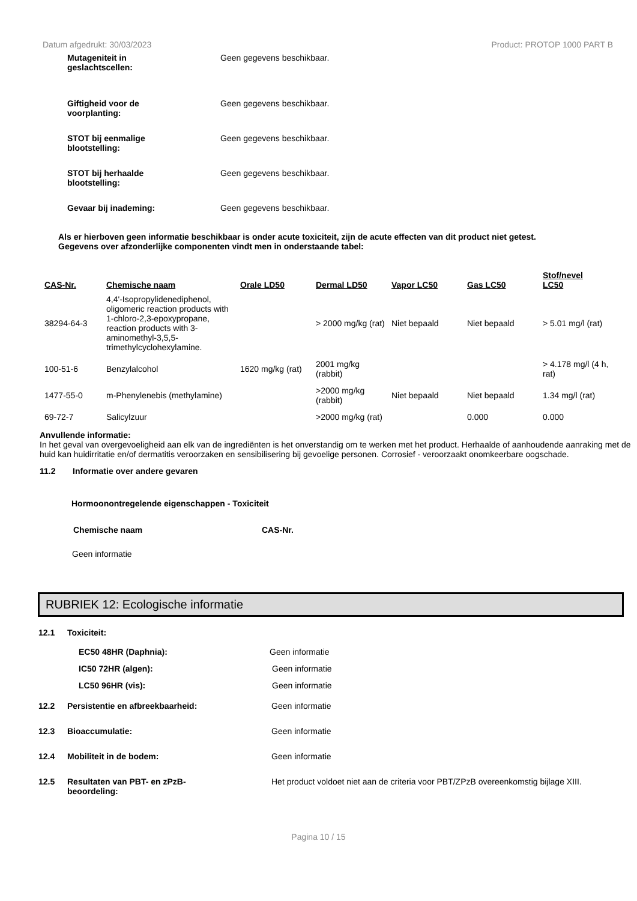Datum afgedrukt: 30/03/2023 Product: PROTOP 1000 PART B
Mutageniteit in
geslachtscellen:
Geen gegevens beschikbaar.
Giftigheid voor de
voorplanting:
Geen gegevens beschikbaar.
STOT bij eenmalige
blootstelling:
Geen gegevens beschikbaar.
STOT bij herhaalde
blootstelling:
Geen gegevens beschikbaar.
Gevaar bij inademing: Geen gegevens beschikbaar.
Als er hierboven geen informatie beschikbaar is onder acute toxiciteit, zijn de acute effecten van dit product niet getest.
Gegevens over afzonderlijke componenten vindt men in onderstaande tabel:
| CAS-Nr. | Chemische naam | Orale LD50 | Dermal LD50 | Vapor LC50 | Gas LC50 | Stof/nevel LC50 |
| --- | --- | --- | --- | --- | --- | --- |
| 38294-64-3 | 4,4'-Isopropylidenediphenol, oligomeric reaction products with 1-chloro-2,3-epoxypropane, reaction products with 3-aminomethyl-3,5,5-trimethylcyclohexylamine. | | > 2000 mg/kg (rat) | Niet bepaald | Niet bepaald | > 5.01 mg/l (rat) |
| 100-51-6 | Benzylalcohol | 1620 mg/kg (rat) | 2001 mg/kg (rabbit) | | | > 4.178 mg/l (4 h, rat) |
| 1477-55-0 | m-Phenylenebis (methylamine) | | >2000 mg/kg (rabbit) | Niet bepaald | Niet bepaald | 1.34 mg/l (rat) |
| 69-72-7 | Salicylzuur | | >2000 mg/kg (rat) | | 0.000 | 0.000 |
Anvullende informatie:
In het geval van overgevoeligheid aan elk van de ingrediënten is het onverstandig om te werken met het product. Herhaalde of aanhoudende aanraking met de huid kan huidirritatie en/of dermatitis veroorzaken en sensibilisering bij gevoelige personen. Corrosief - veroorzaakt onomkeerbare oogschade.
11.2 Informatie over andere gevaren
Hormoonontregelende eigenschappen - Toxiciteit
Chemische naam CAS-Nr.
Geen informatie
RUBRIEK 12: Ecologische informatie
12.1 Toxiciteit:
EC50 48HR (Daphnia): Geen informatie
IC50 72HR (algen): Geen informatie
LC50 96HR (vis): Geen informatie
12.2 Persistentie en afbreekbaarheid: Geen informatie
12.3 Bioaccumulatie: Geen informatie
12.4 Mobiliteit in de bodem: Geen informatie
12.5 Resultaten van PBT- en zPzB-
beoordeling:
Het product voldoet niet aan de criteria voor PBT/ZPzB overeenkomstig bijlage XIII.
Pagina 10 / 15